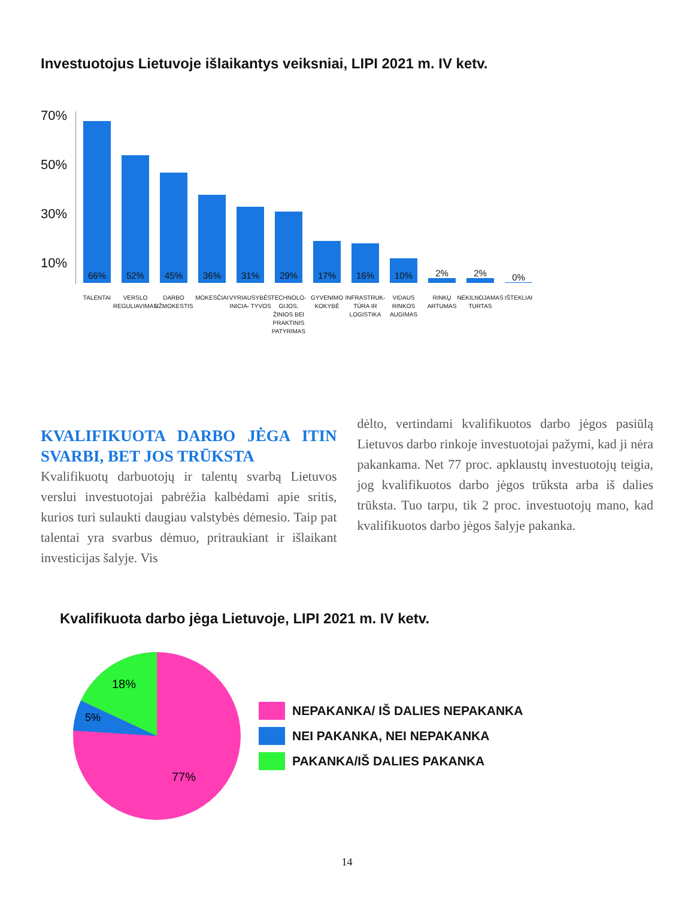Investuotojus Lietuvoje išlaikantys veiksniai, LIPI 2021 m. IV ketv.
70%
50%
30%
10%
66%
52%
45%
36%
31%
29%
17%
16%
10%
2%
2%
0%
TALENTAI VERSLO REGULIAVIMAS
DARBO UŽMOKESTIS
MOKESČIAI VYRIAUSYBĖS INICIA- TYVOS
TECHNOLO- GIJOS, ŽINIOS BEI PRAKTINIS PATYRIMAS
GYVENIMO KOKYBĖ
INFRASTRUK- TŪRA IR LOGISTIKA
VIDAUS RINKOS AUGIMAS
RINKŲ ARTUMAS
NEKILNOJAMAS TURTAS
IŠTEKLIAI
KVALIFIKUOTA DARBO JĖGA ITIN SVARBI, BET JOS TRŪKSTA
Kvalifikuotų darbuotojų ir talentų svarbą Lietuvos verslui investuotojai pabrėžia kalbėdami apie sritis, kurios turi sulaukti daugiau valstybės dėmesio. Taip pat talentai yra svarbus dėmuo, pritraukiant ir išlaikant investicijas šalyje. Vis
dėlto, vertindami kvalifikuotos darbo jėgos pasiūlą Lietuvos darbo rinkoje investuotojai pažymi, kad ji nėra pakankama. Net 77 proc. apklaustų investuotojų teigia, jog kvalifikuotos darbo jėgos trūksta arba iš dalies trūksta. Tuo tarpu, tik 2 proc. investuotojų mano, kad kvalifikuotos darbo jėgos šalyje pakanka.
Kvalifikuota darbo jėga Lietuvoje, LIPI 2021 m. IV ketv.
18%
5%
77%
NEPAKANKA/ IŠ DALIES NEPAKANKA
NEI PAKANKA, NEI NEPAKANKA
PAKANKA/IŠ DALIES PAKANKA
14